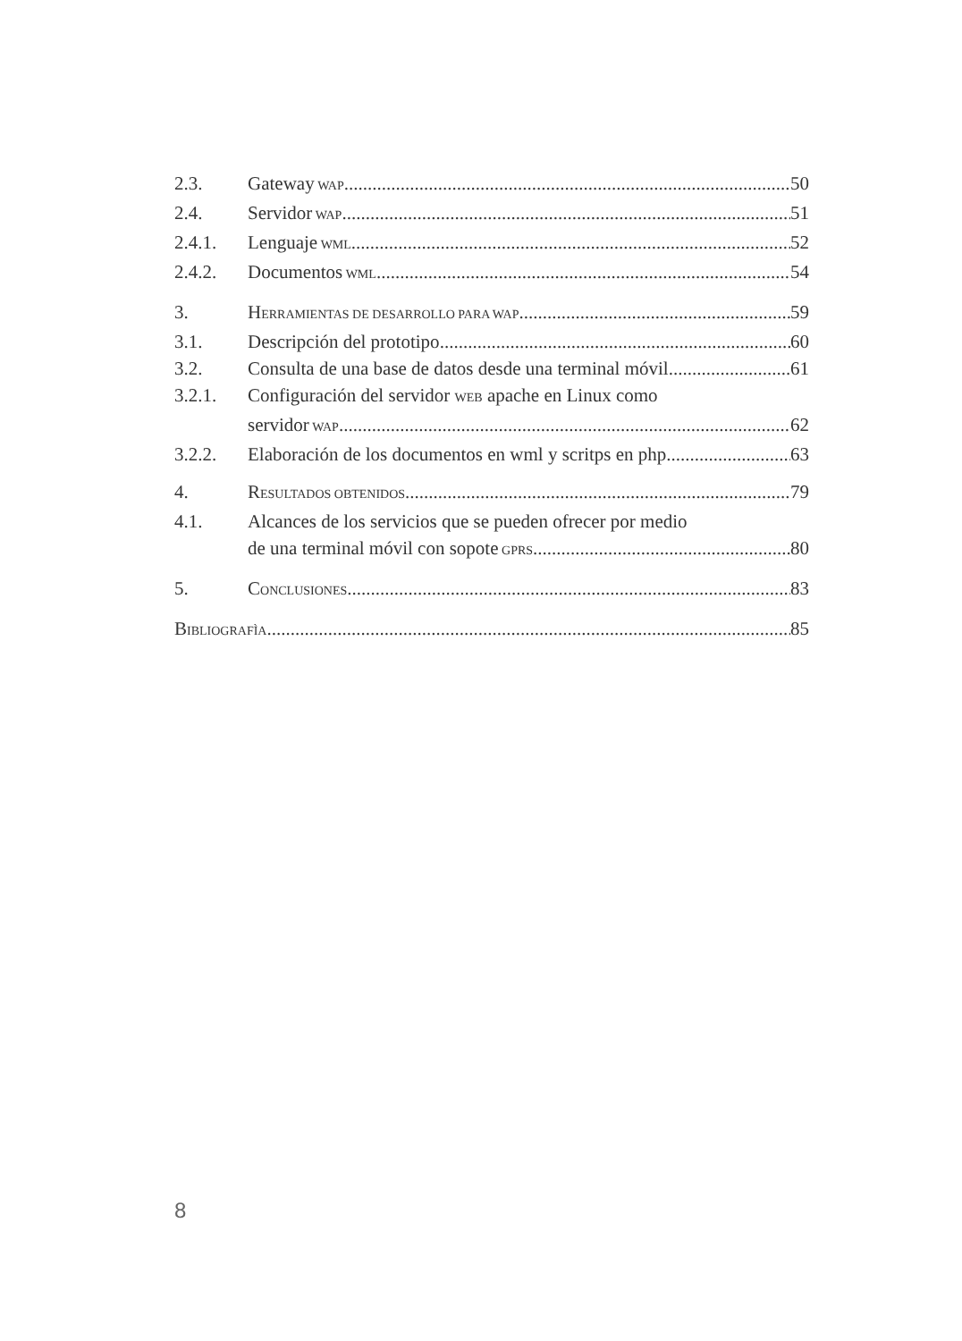2.3. Gateway WAP 50
2.4. Servidor WAP 51
2.4.1. Lenguaje WML 52
2.4.2. Documentos WML 54
3. H ERRAMIENTAS DE DESARROLLO PARA WAP 59
3.1. Descripción del prototipo 60
3.2. Consulta de una base de datos desde una terminal móvil 61
3.2.1. Configuración del servidor WEB apache en Linux como
servidor WAP 62
3.2.2. Elaboración de los documentos en wml y scritps en php 63
4. R ESULTADOS OBTENIDOS 79
4.1. Alcances de los servicios que se pueden ofrecer por medio
de una terminal móvil con sopote GPRS. 80
5. C ONCLUSIONES 83
B IBLIOGRAFÌA 85
8